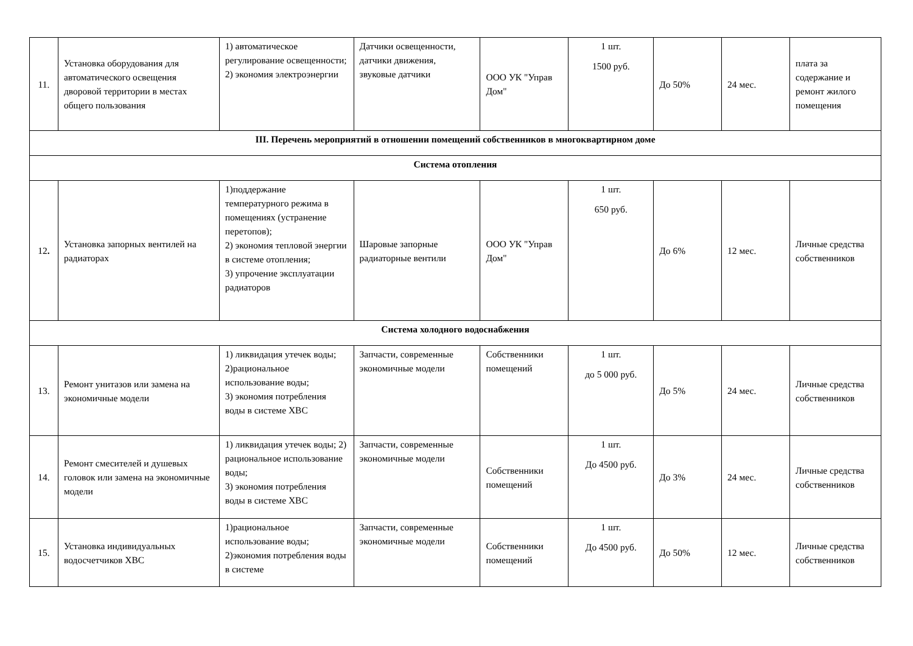| 11. | Установка оборудования для автоматического освещения дворовой территории в местах общего пользования | 1) автоматическое регулирование освещенности; 2) экономия электроэнергии | Датчики освещенности, датчики движения, звуковые датчики | ООО УК "Управ Дом" | 1 шт. 1500 руб. | До 50% | 24 мес. | плата за содержание и ремонт жилого помещения |
| III. Перечень мероприятий в отношении помещений собственников в многоквартирном доме | | | | | | | | |
| Система отопления | | | | | | | | |
| 12 . | Установка запорных вентилей на радиаторах | 1)поддержание температурного режима в помещениях (устранение перетопов); 2) экономия тепловой энергии в системе отопления; 3) упрочение эксплуатации радиаторов | Шаровые запорные радиаторные вентили | ООО УК "Управ Дом" | 1 шт. 650 руб. | До 6% | 12 мес. | Личные средства собственников |
| Система холодного водоснабжения | | | | | | | | |
| 13. | Ремонт унитазов или замена на экономичные модели | 1) ликвидация утечек воды; 2)рациональное использование воды; 3) экономия потребления воды в системе ХВС | Запчасти, современные экономичные модели | Собственники помещений | 1 шт. до 5 000 руб. | До 5% | 24 мес. | Личные средства собственников |
| 14. | Ремонт смесителей и душевых головок или замена на экономичные модели | 1) ликвидация утечек воды; 2) рациональное использование воды; 3) экономия потребления воды в системе ХВС | Запчасти, современные экономичные модели | Собственники помещений | 1 шт. До 4500 руб. | До 3% | 24 мес. | Личные средства собственников |
| 15. | Установка индивидуальных водосчетчиков ХВС | 1)рациональное использование воды; 2)экономия потребления воды в системе | Запчасти, современные экономичные модели | Собственники помещений | 1 шт. До 4500 руб. | До 50% | 12 мес. | Личные средства собственников |